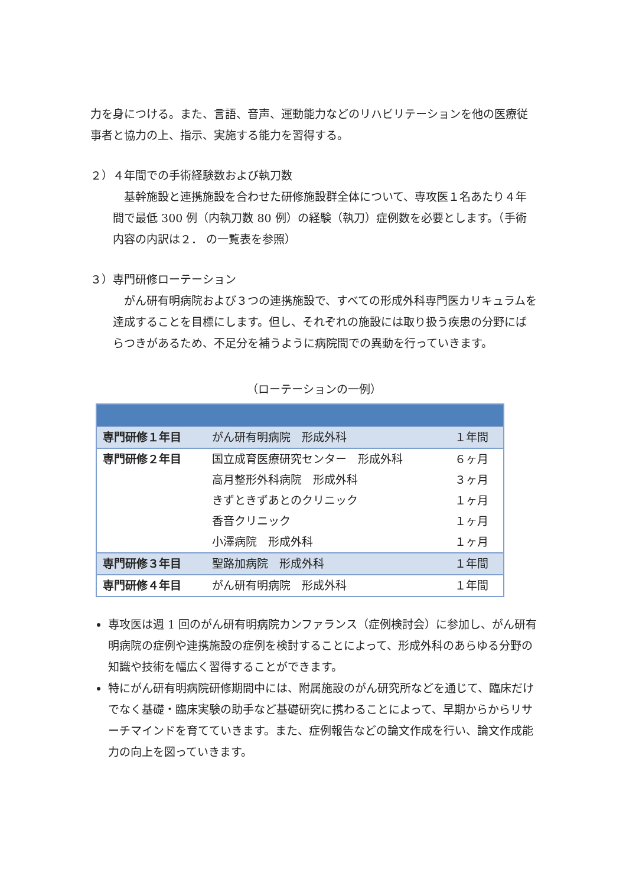力を身につける。また、言語、音声、運動能力などのリハビリテーションを他の医療従事者と協力の上、指示、実施する能力を習得する。
２）４年間での手術経験数および執刀数
　基幹施設と連携施設を合わせた研修施設群全体について、専攻医１名あたり４年間で最低 300 例（内執刀数 80 例）の経験（執刀）症例数を必要とします。（手術内容の内訳は２． の一覧表を参照）
３）専門研修ローテーション
　がん研有明病院および３つの連携施設で、すべての形成外科専門医カリキュラムを達成することを目標にします。但し、それぞれの施設には取り扱う疾患の分野にばらつきがあるため、不足分を補うように病院間での異動を行っていきます。
（ローテーションの一例）
| 専門研修１年目 | がん研有明病院 形成外科 | １年間 |
| 専門研修２年目 | 国立成育医療研究センター 形成外科 高月整形外科病院 形成外科 きずときずあとのクリニック 香音クリニック 小澤病院 形成外科 | ６ヶ月 ３ヶ月 １ヶ月 １ヶ月 １ヶ月 |
| 専門研修３年目 | 聖路加病院 形成外科 | １年間 |
| 専門研修４年目 | がん研有明病院 形成外科 | １年間 |
専攻医は週 1 回のがん研有明病院カンファランス（症例検討会）に参加し、がん研有明病院の症例や連携施設の症例を検討することによって、形成外科のあらゆる分野の知識や技術を幅広く習得することができます。
特にがん研有明病院研修期間中には、附属施設のがん研究所などを通じて、臨床だけでなく基礎・臨床実験の助手など基礎研究に携わることによって、早期からからリサーチマインドを育てていきます。また、症例報告などの論文作成を行い、論文作成能力の向上を図っていきます。